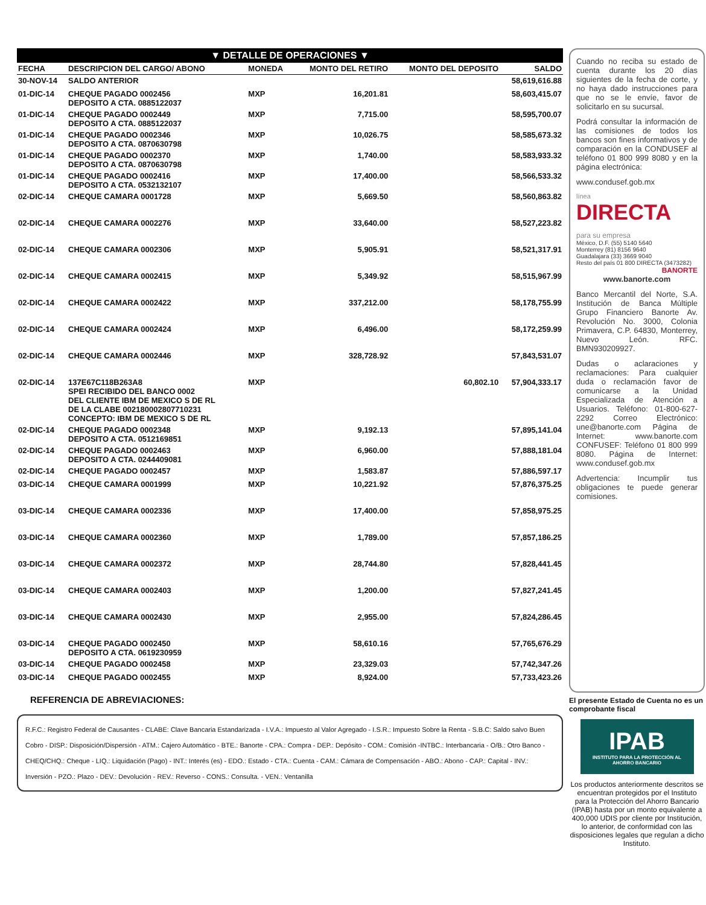▼ DETALLE DE OPERACIONES ▼
| FECHA | DESCRIPCION DEL CARGO/ ABONO | MONEDA | MONTO DEL RETIRO | MONTO DEL DEPOSITO | SALDO |
| --- | --- | --- | --- | --- | --- |
| 30-NOV-14 | SALDO ANTERIOR | | | | 58,619,616.88 |
| 01-DIC-14 | CHEQUE PAGADO 0002456 DEPOSITO A CTA. 0885122037 | MXP | 16,201.81 | | 58,603,415.07 |
| 01-DIC-14 | CHEQUE PAGADO 0002449 DEPOSITO A CTA. 0885122037 | MXP | 7,715.00 | | 58,595,700.07 |
| 01-DIC-14 | CHEQUE PAGADO 0002346 DEPOSITO A CTA. 0870630798 | MXP | 10,026.75 | | 58,585,673.32 |
| 01-DIC-14 | CHEQUE PAGADO 0002370 DEPOSITO A CTA. 0870630798 | MXP | 1,740.00 | | 58,583,933.32 |
| 01-DIC-14 | CHEQUE PAGADO 0002416 DEPOSITO A CTA. 0532132107 | MXP | 17,400.00 | | 58,566,533.32 |
| 02-DIC-14 | CHEQUE CAMARA 0001728 | MXP | 5,669.50 | | 58,560,863.82 |
| 02-DIC-14 | CHEQUE CAMARA 0002276 | MXP | 33,640.00 | | 58,527,223.82 |
| 02-DIC-14 | CHEQUE CAMARA 0002306 | MXP | 5,905.91 | | 58,521,317.91 |
| 02-DIC-14 | CHEQUE CAMARA 0002415 | MXP | 5,349.92 | | 58,515,967.99 |
| 02-DIC-14 | CHEQUE CAMARA 0002422 | MXP | 337,212.00 | | 58,178,755.99 |
| 02-DIC-14 | CHEQUE CAMARA 0002424 | MXP | 6,496.00 | | 58,172,259.99 |
| 02-DIC-14 | CHEQUE CAMARA 0002446 | MXP | 328,728.92 | | 57,843,531.07 |
| 02-DIC-14 | 137E67C118B263A8 SPEI RECIBIDO DEL BANCO 0002 DEL CLIENTE IBM DE MEXICO S DE RL DE LA CLABE 002180002807710231 CONCEPTO: IBM DE MEXICO S DE RL | MXP | | 60,802.10 | 57,904,333.17 |
| 02-DIC-14 | CHEQUE PAGADO 0002348 DEPOSITO A CTA. 0512169851 | MXP | 9,192.13 | | 57,895,141.04 |
| 02-DIC-14 | CHEQUE PAGADO 0002463 DEPOSITO A CTA. 0244409081 | MXP | 6,960.00 | | 57,888,181.04 |
| 02-DIC-14 | CHEQUE PAGADO 0002457 | MXP | 1,583.87 | | 57,886,597.17 |
| 03-DIC-14 | CHEQUE CAMARA 0001999 | MXP | 10,221.92 | | 57,876,375.25 |
| 03-DIC-14 | CHEQUE CAMARA 0002336 | MXP | 17,400.00 | | 57,858,975.25 |
| 03-DIC-14 | CHEQUE CAMARA 0002360 | MXP | 1,789.00 | | 57,857,186.25 |
| 03-DIC-14 | CHEQUE CAMARA 0002372 | MXP | 28,744.80 | | 57,828,441.45 |
| 03-DIC-14 | CHEQUE CAMARA 0002403 | MXP | 1,200.00 | | 57,827,241.45 |
| 03-DIC-14 | CHEQUE CAMARA 0002430 | MXP | 2,955.00 | | 57,824,286.45 |
| 03-DIC-14 | CHEQUE PAGADO 0002450 DEPOSITO A CTA. 0619230959 | MXP | 58,610.16 | | 57,765,676.29 |
| 03-DIC-14 | CHEQUE PAGADO 0002458 | MXP | 23,329.03 | | 57,742,347.26 |
| 03-DIC-14 | CHEQUE PAGADO 0002455 | MXP | 8,924.00 | | 57,733,423.26 |
REFERENCIA DE ABREVIACIONES:
R.F.C.: Registro Federal de Causantes - CLABE: Clave Bancaria Estandarizada - I.V.A.: Impuesto al Valor Agregado - I.S.R.: Impuesto Sobre la Renta - S.B.C: Saldo salvo Buen Cobro - DISP.: Disposición/Dispersión - ATM.: Cajero Automático - BTE.: Banorte - CPA.: Compra - DEP.: Depósito - COM.: Comisión -INTBC.: Interbancaria - O/B.: Otro Banco - CHEQ/CHQ.: Cheque - LIQ.: Liquidación (Pago) - INT.: Interés (es) - EDO.: Estado - CTA.: Cuenta - CAM.: Cámara de Compensación - ABO.: Abono - CAP.: Capital - INV.: Inversión - PZO.: Plazo - DEV.: Devolución - REV.: Reverso - CONS.: Consulta. - VEN.: Ventanilla
Cuando no reciba su estado de cuenta durante los 20 días siguientes de la fecha de corte, y no haya dado instrucciones para que no se le envíe, favor de solicitarlo en su sucursal.
Podrá consultar la información de las comisiones de todos los bancos son fines informativos y de comparación en la CONDUSEF al teléfono 01 800 999 8080 y en la página electrónica:
www.condusef.gob.mx
línea
DIRECTA
para su empresa
México, D.F. (55) 5140 5640
Monterrey (81) 8156 9640
Guadalajara (33) 3669 9040
Resto del país 01 800 DIRECTA (3473282)
BANORTE
www.banorte.com
Banco Mercantil del Norte, S.A. Institución de Banca Múltiple Grupo Financiero Banorte Av. Revolución No. 3000, Colonia Primavera, C.P. 64830, Monterrey, Nuevo León. RFC. BMN930209927.
Dudas o aclaraciones y reclamaciones: Para cualquier duda o reclamación favor de comunicarse a la Unidad Especializada de Atención a Usuarios. Teléfono: 01-800-627-2292 Correo Electrónico: une@banorte.com Página de Internet: www.banorte.com CONFUSEF: Teléfono 01 800 999 8080. Página de Internet: www.condusef.gob.mx
Advertencia: Incumplir tus obligaciones te puede generar comisiones.
El presente Estado de Cuenta no es un comprobante fiscal
IPAB
INSTITUTO PARA LA PROTECCIÓN AL AHORRO BANCARIO
Los productos anteriormente descritos se encuentran protegidos por el Instituto para la Protección del Ahorro Bancario (IPAB) hasta por un monto equivalente a 400,000 UDIS por cliente por Institución, lo anterior, de conformidad con las disposiciones legales que regulan a dicho Instituto.